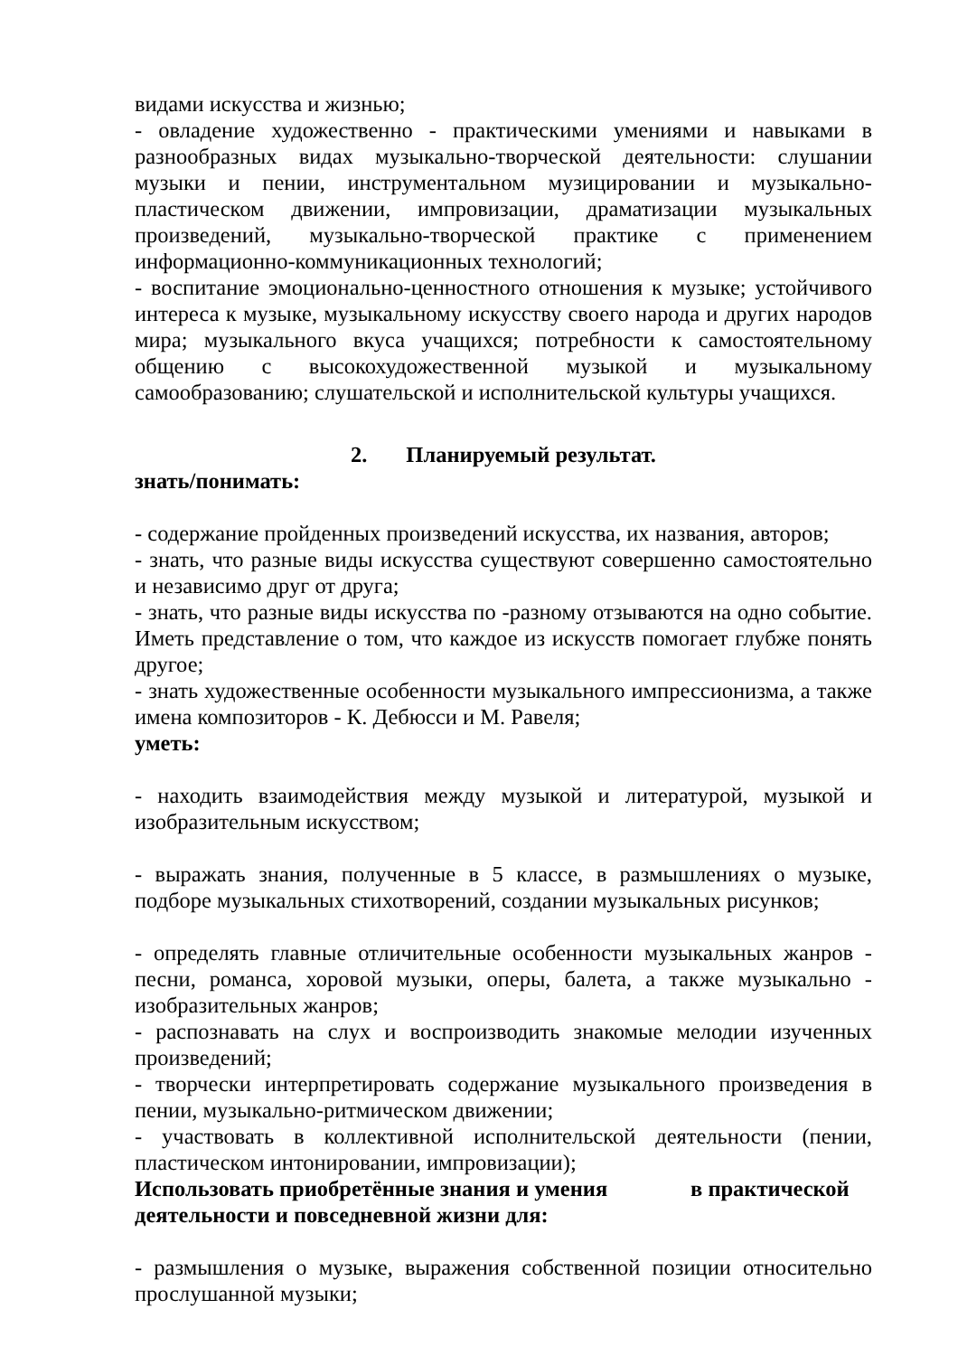видами искусства и жизнью;
- овладение художественно - практическими умениями и навыками в разнообразных видах музыкально-творческой деятельности: слушании музыки и пении, инструментальном музицировании и музыкально-пластическом движении, импровизации, драматизации музыкальных произведений, музыкально-творческой практике с применением информационно-коммуникационных технологий;
- воспитание эмоционально-ценностного отношения к музыке; устойчивого интереса к музыке, музыкальному искусству своего народа и других народов мира; музыкального вкуса учащихся; потребности к самостоятельному общению с высокохудожественной музыкой и музыкальному самообразованию; слушательской и исполнительской культуры учащихся.
2. Планируемый результат.
знать/понимать:
- содержание пройденных произведений искусства, их названия, авторов;
- знать, что разные виды искусства существуют совершенно самостоятельно и независимо друг от друга;
- знать, что разные виды искусства по -разному отзываются на одно событие. Иметь представление о том, что каждое из искусств помогает глубже понять другое;
- знать художественные особенности музыкального импрессионизма, а также имена композиторов - К. Дебюсси и М. Равеля;
уметь:
- находить взаимодействия между музыкой и литературой, музыкой и изобразительным искусством;
- выражать знания, полученные в 5 классе, в размышлениях о музыке, подборе музыкальных стихотворений, создании музыкальных рисунков;
- определять главные отличительные особенности музыкальных жанров - песни, романса, хоровой музыки, оперы, балета, а также музыкально - изобразительных жанров;
- распознавать на слух и воспроизводить знакомые мелодии изученных произведений;
- творчески интерпретировать содержание музыкального произведения в пении, музыкально-ритмическом движении;
- участвовать в коллективной исполнительской деятельности (пении, пластическом интонировании, импровизации);
Использовать приобретённые знания и умения в практической деятельности и повседневной жизни для:
- размышления о музыке, выражения собственной позиции относительно прослушанной музыки;